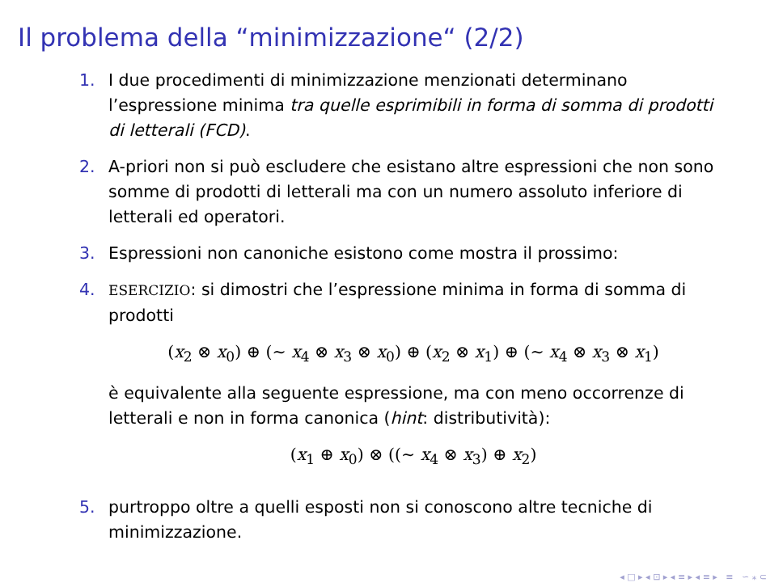Il problema della “minimizzazione“ (2/2)
1. I due procedimenti di minimizzazione menzionati determinano l’espressione minima tra quelle esprimibili in forma di somma di prodotti di letterali (FCD).
2. A-priori non si può escludere che esistano altre espressioni che non sono somme di prodotti di letterali ma con un numero assoluto inferiore di letterali ed operatori.
3. Espressioni non canoniche esistono come mostra il prossimo:
4.
ESERCIZIO: si dimostri che l’espressione minima in forma di somma di prodotti
(x<sub>2</sub> ⊗ x<sub>0</sub>) ⊕ (∼ x<sub>4</sub> ⊗ x<sub>3</sub> ⊗ x<sub>0</sub>) ⊕ (x<sub>2</sub> ⊗ x<sub>1</sub>) ⊕ (∼ x<sub>4</sub> ⊗ x<sub>3</sub> ⊗ x<sub>1</sub>)
è equivalente alla seguente espressione, ma con meno occorrenze di letterali e non in forma canonica (hint: distributività):
(x<sub>1</sub> ⊕ x<sub>0</sub>) ⊗ ((∼ x<sub>4</sub> ⊗ x<sub>3</sub>) ⊕ x<sub>2</sub>)
5. purtroppo oltre a quelli esposti non si conoscono altre tecniche di minimizzazione.
◂ □ ▸ ◂ ⊡ ▸ ◂ ≡ ▸ ◂ ≡ ▸ ≡ ∽ ⁎ ⊂